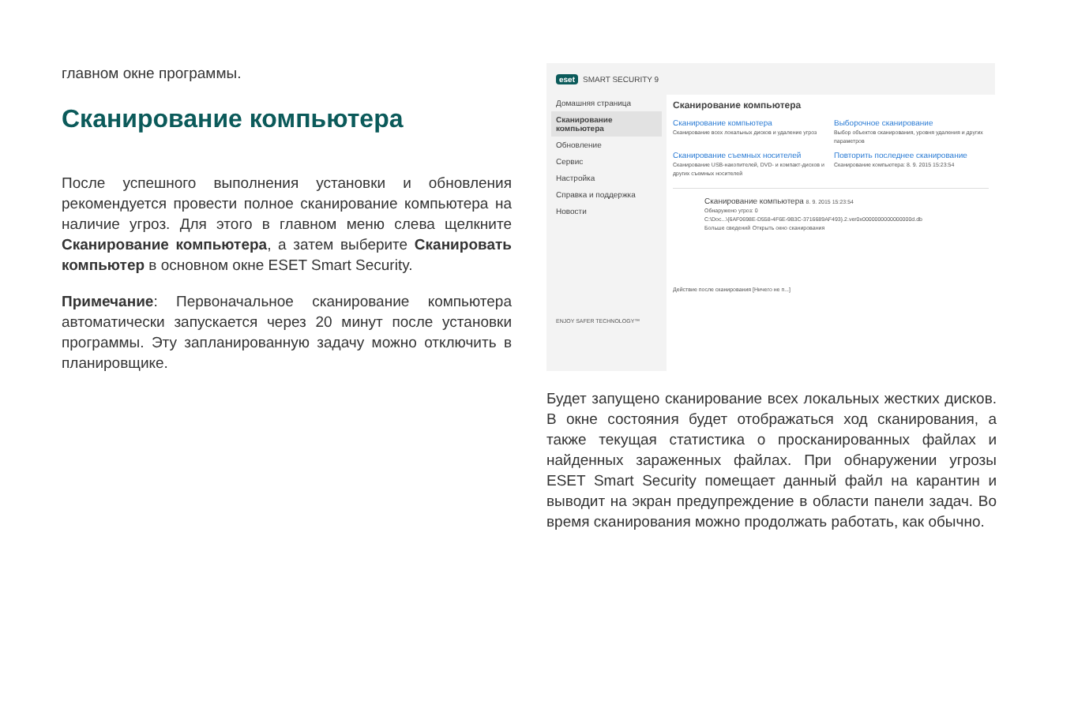главном окне программы.
Сканирование компьютера
После успешного выполнения установки и обновления рекомендуется провести полное сканирование компьютера на наличие угроз. Для этого в главном меню слева щелкните Сканирование компьютера, а затем выберите Сканировать компьютер в основном окне ESET Smart Security.
Примечание: Первоначальное сканирование компьютера автоматически запускается через 20 минут после установки программы. Эту запланированную задачу можно отключить в планировщике.
eset SMART SECURITY 9
Домашняя страница
Сканирование компьютера
Обновление
Сервис
Настройка
Справка и поддержка
Новости
ENJOY SAFER TECHNOLOGY™
Сканирование компьютера
Сканирование компьютера
Сканирование всех локальных дисков и удаление угроз
Выборочное сканирование
Выбор объектов сканирования, уровня удаления и других параметров
Сканирование съемных носителей
Сканирование USB-накопителей, DVD- и компакт-дисков и других съемных носителей
Повторить последнее сканирование
Сканирование компьютера: 8. 9. 2015 15:23:54
Сканирование компьютера 8. 9. 2015 15:23:54
Обнаружено угроз: 0
C:\Doc...\{6AF0698E-D558-4F6E-9B3C-3716689AF493}.2.ver0x0000000000000000d.db
Больше сведений Открыть окно сканирования
Действие после сканирования [Ничего не п...]
Будет запущено сканирование всех локальных жестких дисков. В окне состояния будет отображаться ход сканирования, а также текущая статистика о просканированных файлах и найденных зараженных файлах. При обнаружении угрозы ESET Smart Security помещает данный файл на карантин и выводит на экран предупреждение в области панели задач. Во время сканирования можно продолжать работать, как обычно.